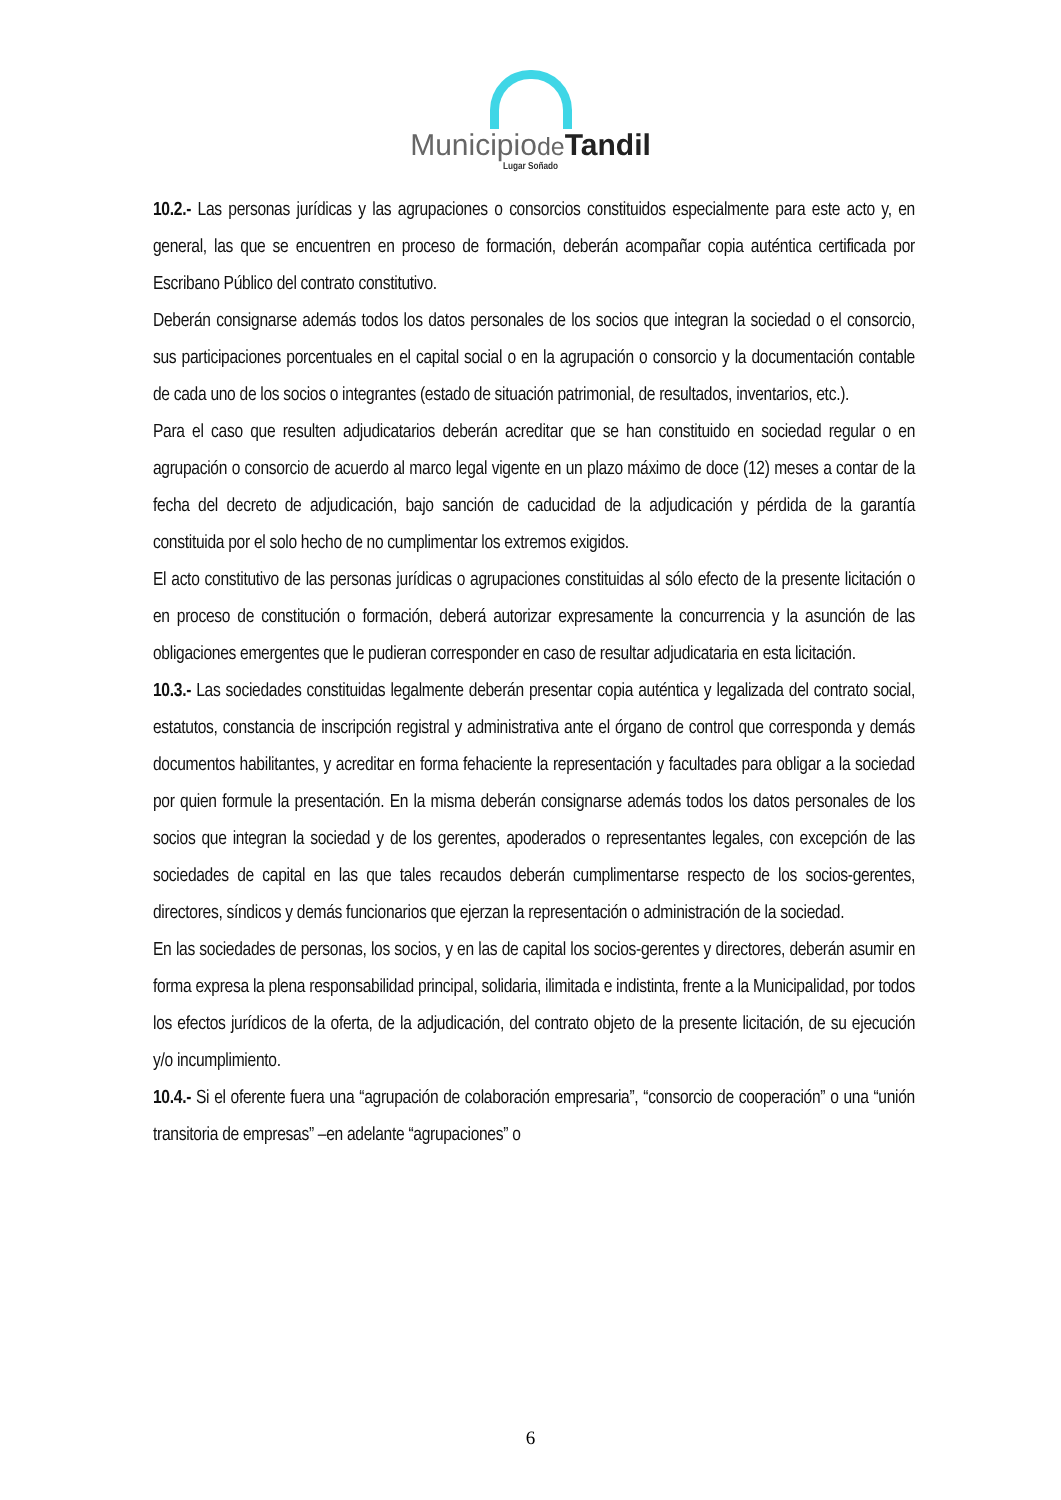Municipiode Tandil
Lugar Soñado
10.2.- Las personas jurídicas y las agrupaciones o consorcios constituidos especialmente para este acto y, en general, las que se encuentren en proceso de formación, deberán acompañar copia auténtica certificada por Escribano Público del contrato constitutivo.
Deberán consignarse además todos los datos personales de los socios que integran la sociedad o el consorcio, sus participaciones porcentuales en el capital social o en la agrupación o consorcio y la documentación contable de cada uno de los socios o integrantes (estado de situación patrimonial, de resultados, inventarios, etc.).
Para el caso que resulten adjudicatarios deberán acreditar que se han constituido en sociedad regular o en agrupación o consorcio de acuerdo al marco legal vigente en un plazo máximo de doce (12) meses a contar de la fecha del decreto de adjudicación, bajo sanción de caducidad de la adjudicación y pérdida de la garantía constituida por el solo hecho de no cumplimentar los extremos exigidos.
El acto constitutivo de las personas jurídicas o agrupaciones constituidas al sólo efecto de la presente licitación o en proceso de constitución o formación, deberá autorizar expresamente la concurrencia y la asunción de las obligaciones emergentes que le pudieran corresponder en caso de resultar adjudicataria en esta licitación.
10.3.- Las sociedades constituidas legalmente deberán presentar copia auténtica y legalizada del contrato social, estatutos, constancia de inscripción registral y administrativa ante el órgano de control que corresponda y demás documentos habilitantes, y acreditar en forma fehaciente la representación y facultades para obligar a la sociedad por quien formule la presentación. En la misma deberán consignarse además todos los datos personales de los socios que integran la sociedad y de los gerentes, apoderados o representantes legales, con excepción de las sociedades de capital en las que tales recaudos deberán cumplimentarse respecto de los socios-gerentes, directores, síndicos y demás funcionarios que ejerzan la representación o administración de la sociedad.
En las sociedades de personas, los socios, y en las de capital los socios-gerentes y directores, deberán asumir en forma expresa la plena responsabilidad principal, solidaria, ilimitada e indistinta, frente a la Municipalidad, por todos los efectos jurídicos de la oferta, de la adjudicación, del contrato objeto de la presente licitación, de su ejecución y/o incumplimiento.
10.4.- Si el oferente fuera una “agrupación de colaboración empresaria”, “consorcio de cooperación” o una “unión transitoria de empresas” –en adelante “agrupaciones” o
6